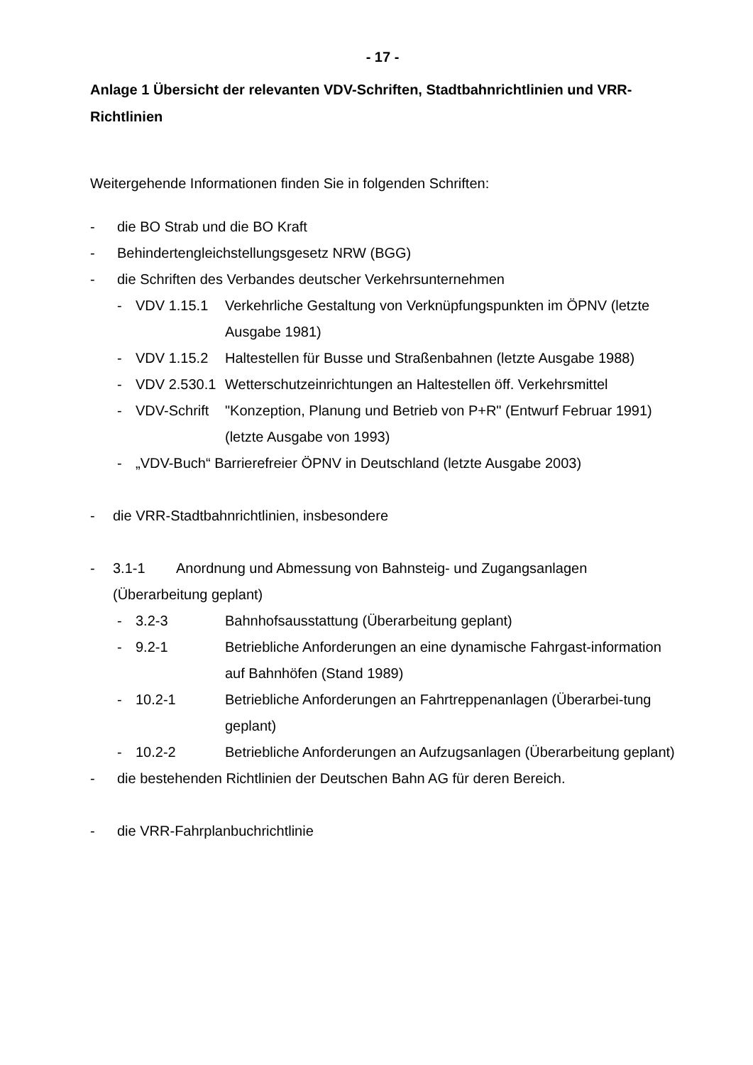- 17 -
Anlage 1 Übersicht der relevanten VDV-Schriften, Stadtbahnrichtlinien und VRR-Richtlinien
Weitergehende Informationen finden Sie in folgenden Schriften:
- die BO Strab und die BO Kraft
- Behindertengleichstellungsgesetz NRW (BGG)
- die Schriften des Verbandes deutscher Verkehrsunternehmen
- VDV 1.15.1 Verkehrliche Gestaltung von Verknüpfungspunkten im ÖPNV (letzte Ausgabe 1981)
- VDV 1.15.2 Haltestellen für Busse und Straßenbahnen (letzte Ausgabe 1988)
- VDV 2.530.1 Wetterschutzeinrichtungen an Haltestellen öff. Verkehrsmittel
- VDV-Schrift "Konzeption, Planung und Betrieb von P+R" (Entwurf Februar 1991) (letzte Ausgabe von 1993)
- „VDV-Buch“ Barrierefreier ÖPNV in Deutschland (letzte Ausgabe 2003)
- die VRR-Stadtbahnrichtlinien, insbesondere
- 3.1-1 Anordnung und Abmessung von Bahnsteig- und Zugangsanlagen (Überarbeitung geplant)
- 3.2-3 Bahnhofsausstattung (Überarbeitung geplant)
- 9.2-1 Betriebliche Anforderungen an eine dynamische Fahrgast-information auf Bahnhöfen (Stand 1989)
- 10.2-1 Betriebliche Anforderungen an Fahrtreppenanlagen (Überarbei-tung geplant)
- 10.2-2 Betriebliche Anforderungen an Aufzugsanlagen (Überarbeitung geplant)
- die bestehenden Richtlinien der Deutschen Bahn AG für deren Bereich.
- die VRR-Fahrplanbuchrichtlinie